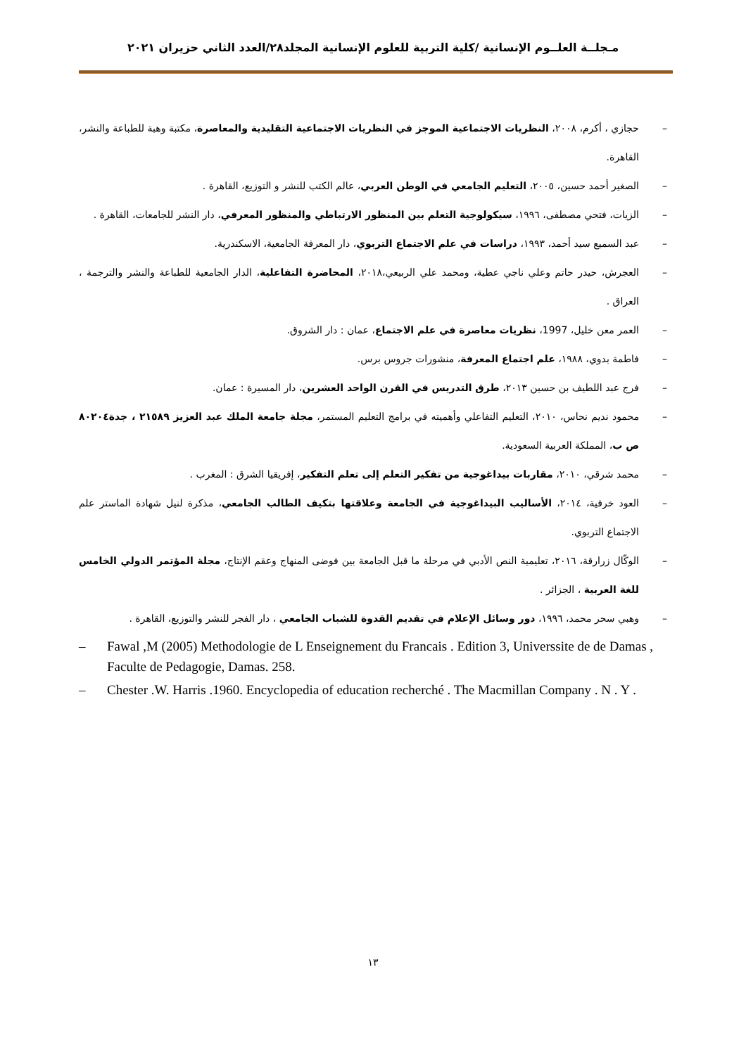مـجلــة العلــوم الإنسانية /كلية التربية للعلوم الإنسانية المجلد٢٨/العدد الثاني حزيران ٢٠٢١
– حجازي ، أكرم، ٢٠٠٨، النظريات الاجتماعية الموجز في النظريات الاجتماعية التقليدية والمعاصرة، مكتبة وهبة للطباعة والنشر، القاهرة.
– الصغير أحمد حسين، ٢٠٠٥، التعليم الجامعي في الوطن العربي، عالم الكتب للنشر و التوزيع، القاهرة .
– الزيات، فتحي مصطفى، ١٩٩٦، سيكولوجية التعلم بين المنظور الارتباطي والمنظور المعرفي، دار النشر للجامعات، القاهرة .
– عبد السميع سيد أحمد، ١٩٩٣، دراسات في علم الاجتماع التربوي، دار المعرفة الجامعية، الاسكندرية.
– العجرش، حيدر حاتم وعلي ناجي عطية، ومحمد علي الربيعي،٢٠١٨، المحاضرة التفاعلية، الدار الجامعية للطباعة والنشر والترجمة ، العراق .
– العمر معن خليل، 1997، نظريات معاصرة في علم الاجتماع، عمان : دار الشروق.
– فاطمة بدوي، ١٩٨٨، علم اجتماع المعرفة، منشورات جروس برس.
– فرج عبد اللطيف بن حسين ٢٠١٣، طرق التدريس في القرن الواحد العشرين، دار المسيرة : عمان.
– محمود نديم نحاس، ٢٠١٠، التعليم التفاعلي وأهميته في برامج التعليم المستمر، مجلة جامعة الملك عبد العزيز ٢١٥٨٩ ، جدة٨٠٢٠٤ ص ب، المملكة العربية السعودية.
– محمد شرقي، ٢٠١٠، مقاربات بيداغوجية من تفكير التعلم إلى تعلم التفكير، إفريقيا الشرق : المغرب .
– العود خرفية، ٢٠١٤، الأساليب البيداغوجية في الجامعة وعلاقتها بتكيف الطالب الجامعي، مذكرة لنيل شهادة الماستر علم الاجتماع التربوي.
– الوكّال زرارقة، ٢٠١٦، تعليمية النص الأدبي في مرحلة ما قبل الجامعة بين فوضى المنهاج وعقم الإنتاج، مجلة المؤتمر الدولي الخامس للغة العربية ، الجزائر .
– وهبي سحر محمد، ١٩٩٦، دور وسائل الإعلام في تقديم القدوة للشباب الجامعي ، دار الفجر للنشر والتوزيع، القاهرة .
– Fawal ,M (2005) Methodologie de L Enseignement du Francais . Edition 3, Universsite de de Damas , Faculte de Pedagogie, Damas. 258.
– Chester .W. Harris .1960. Encyclopedia of education recherché . The Macmillan Company . N . Y .
١٣